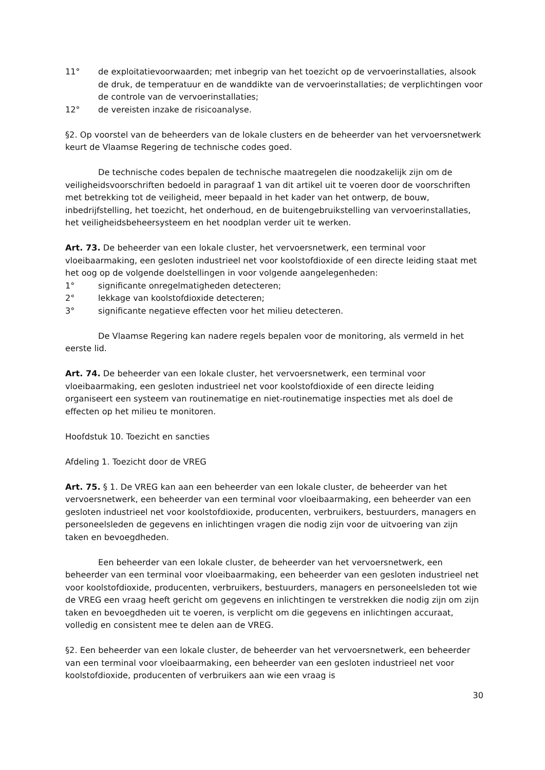11° de exploitatievoorwaarden; met inbegrip van het toezicht op de vervoerinstallaties, alsook de druk, de temperatuur en de wanddikte van de vervoerinstallaties; de verplichtingen voor de controle van de vervoerinstallaties;
12° de vereisten inzake de risicoanalyse.
§2. Op voorstel van de beheerders van de lokale clusters en de beheerder van het vervoersnetwerk keurt de Vlaamse Regering de technische codes goed.
De technische codes bepalen de technische maatregelen die noodzakelijk zijn om de veiligheidsvoorschriften bedoeld in paragraaf 1 van dit artikel uit te voeren door de voorschriften met betrekking tot de veiligheid, meer bepaald in het kader van het ontwerp, de bouw, inbedrijfstelling, het toezicht, het onderhoud, en de buitengebruikstelling van vervoerinstallaties, het veiligheidsbeheersysteem en het noodplan verder uit te werken.
Art. 73. De beheerder van een lokale cluster, het vervoersnetwerk, een terminal voor vloeibaarmaking, een gesloten industrieel net voor koolstofdioxide of een directe leiding staat met het oog op de volgende doelstellingen in voor volgende aangelegenheden:
1° significante onregelmatigheden detecteren;
2° lekkage van koolstofdioxide detecteren;
3° significante negatieve effecten voor het milieu detecteren.
De Vlaamse Regering kan nadere regels bepalen voor de monitoring, als vermeld in het eerste lid.
Art. 74. De beheerder van een lokale cluster, het vervoersnetwerk, een terminal voor vloeibaarmaking, een gesloten industrieel net voor koolstofdioxide of een directe leiding organiseert een systeem van routinematige en niet-routinematige inspecties met als doel de effecten op het milieu te monitoren.
Hoofdstuk 10. Toezicht en sancties
Afdeling 1. Toezicht door de VREG
Art. 75. § 1. De VREG kan aan een beheerder van een lokale cluster, de beheerder van het vervoersnetwerk, een beheerder van een terminal voor vloeibaarmaking, een beheerder van een gesloten industrieel net voor koolstofdioxide, producenten, verbruikers, bestuurders, managers en personeelsleden de gegevens en inlichtingen vragen die nodig zijn voor de uitvoering van zijn taken en bevoegdheden.
Een beheerder van een lokale cluster, de beheerder van het vervoersnetwerk, een beheerder van een terminal voor vloeibaarmaking, een beheerder van een gesloten industrieel net voor koolstofdioxide, producenten, verbruikers, bestuurders, managers en personeelsleden tot wie de VREG een vraag heeft gericht om gegevens en inlichtingen te verstrekken die nodig zijn om zijn taken en bevoegdheden uit te voeren, is verplicht om die gegevens en inlichtingen accuraat, volledig en consistent mee te delen aan de VREG.
§2. Een beheerder van een lokale cluster, de beheerder van het vervoersnetwerk, een beheerder van een terminal voor vloeibaarmaking, een beheerder van een gesloten industrieel net voor koolstofdioxide, producenten of verbruikers aan wie een vraag is
30